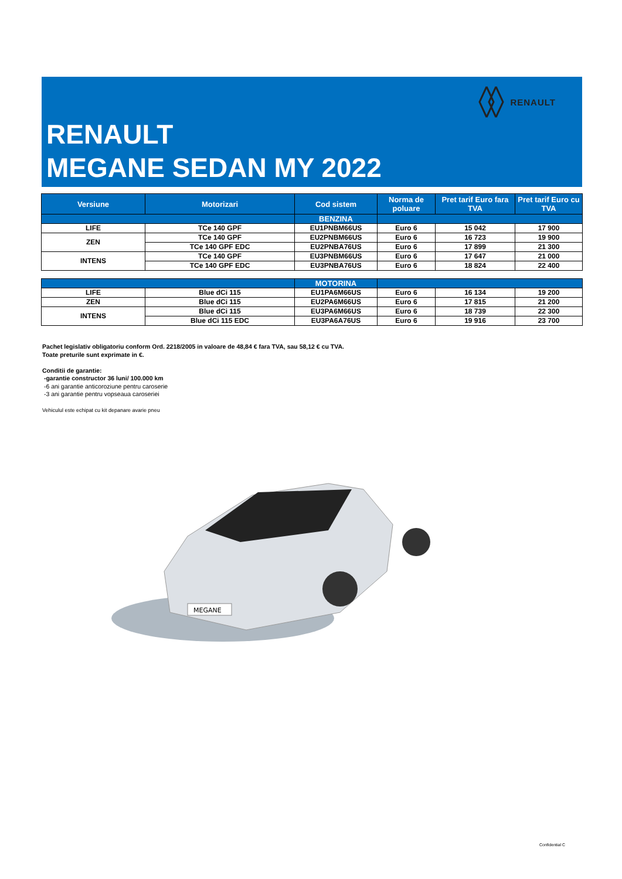RENAULT
RENAULT
MEGANE SEDAN MY 2022
| Versiune | Motorizari | Cod sistem | Norma de poluare | Pret tarif Euro fara TVA | Pret tarif Euro cu TVA |
| --- | --- | --- | --- | --- | --- |
| | | BENZINA | | | |
| LIFE | TCe 140 GPF | EU1PNBM66US | Euro 6 | 15 042 | 17 900 |
| ZEN | TCe 140 GPF | EU2PNBM66US | Euro 6 | 16 723 | 19 900 |
| | TCe 140 GPF EDC | EU2PNBA76US | Euro 6 | 17 899 | 21 300 |
| INTENS | TCe 140 GPF | EU3PNBM66US | Euro 6 | 17 647 | 21 000 |
| | TCe 140 GPF EDC | EU3PNBA76US | Euro 6 | 18 824 | 22 400 |
| | | MOTORINA | | | |
| LIFE | Blue dCi 115 | EU1PA6M66US | Euro 6 | 16 134 | 19 200 |
| ZEN | Blue dCi 115 | EU2PA6M66US | Euro 6 | 17 815 | 21 200 |
| INTENS | Blue dCi 115 | EU3PA6M66US | Euro 6 | 18 739 | 22 300 |
| | Blue dCi 115 EDC | EU3PA6A76US | Euro 6 | 19 916 | 23 700 |
Pachet legislativ obligatoriu conform Ord. 2218/2005 in valoare de 48,84 € fara TVA, sau 58,12 € cu TVA.
Toate preturile sunt exprimate in €.
Conditii de garantie:
-garantie constructor 36 luni/ 100.000 km
-6 ani garantie anticoroziune pentru caroserie
-3 ani garantie pentru vopseaua caroseriei
Vehiculul este echipat cu kit depanare avarie pneu
MEGANE
Confidential C